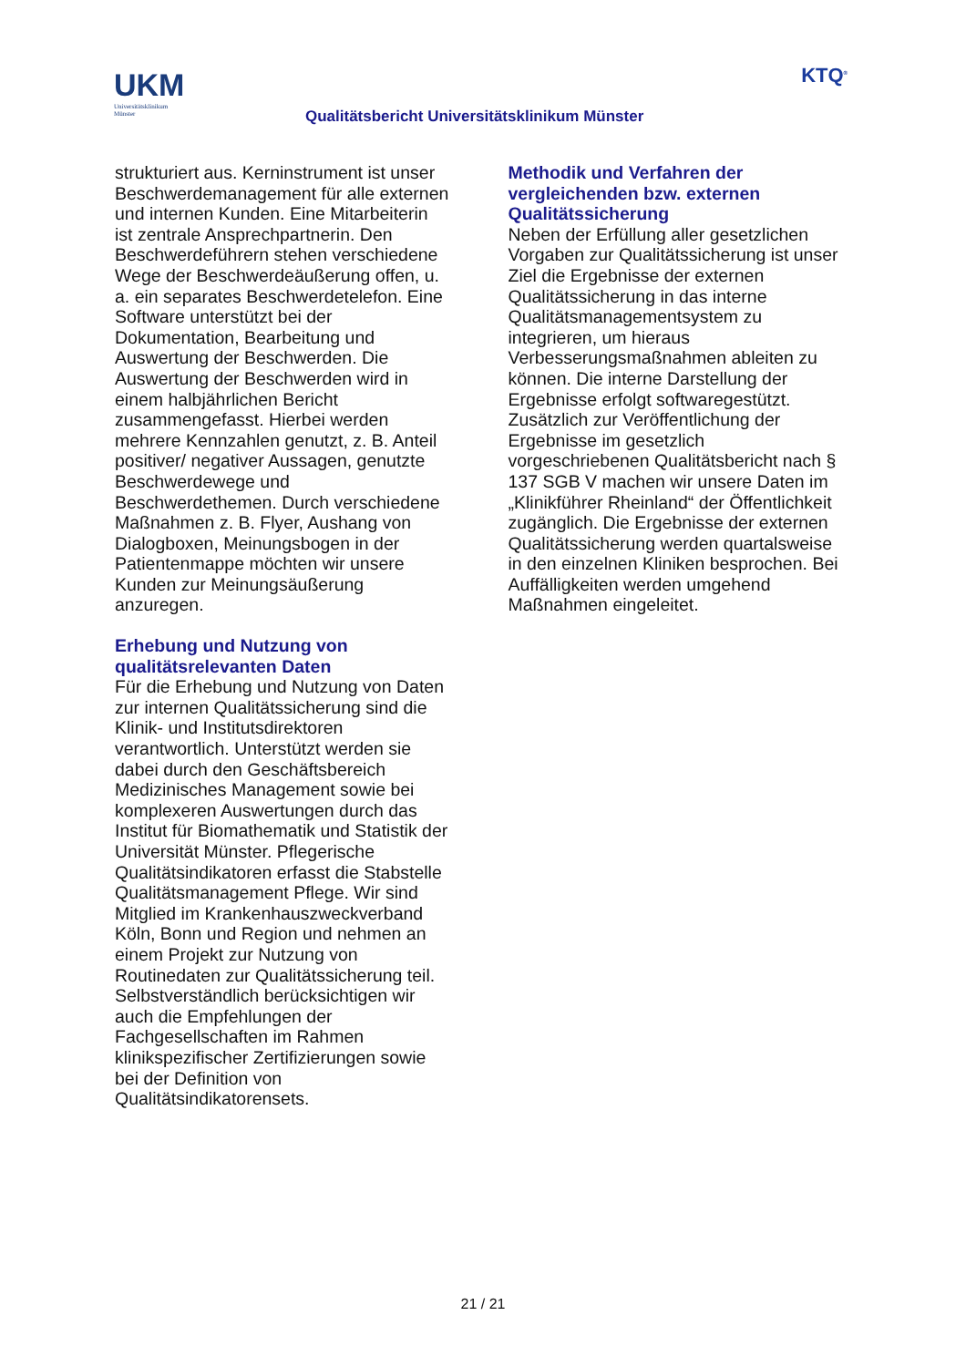UKM
Universitätsklinikum
Münster
Qualitätsbericht Universitätsklinikum Münster
KTQ<sup>®</sup>
strukturiert aus. Kerninstrument ist unser Beschwerdemanagement für alle externen und internen Kunden. Eine Mitarbeiterin ist zentrale Ansprechpartnerin. Den Beschwerdeführern stehen verschiedene Wege der Beschwerdeäußerung offen, u. a. ein separates Beschwerdetelefon. Eine Software unterstützt bei der Dokumentation, Bearbeitung und Auswertung der Beschwerden. Die Auswertung der Beschwerden wird in einem halbjährlichen Bericht zusammengefasst. Hierbei werden mehrere Kennzahlen genutzt, z. B. Anteil positiver/ negativer Aussagen, genutzte Beschwerdewege und Beschwerdethemen. Durch verschiedene Maßnahmen z. B. Flyer, Aushang von Dialogboxen, Meinungsbogen in der Patientenmappe möchten wir unsere Kunden zur Meinungsäußerung anzuregen.
Erhebung und Nutzung von qualitätsrelevanten Daten
Für die Erhebung und Nutzung von Daten zur internen Qualitätssicherung sind die Klinik- und Institutsdirektoren verantwortlich. Unterstützt werden sie dabei durch den Geschäftsbereich Medizinisches Management sowie bei komplexeren Auswertungen durch das Institut für Biomathematik und Statistik der Universität Münster. Pflegerische Qualitätsindikatoren erfasst die Stabstelle Qualitätsmanagement Pflege. Wir sind Mitglied im Krankenhauszweckverband Köln, Bonn und Region und nehmen an einem Projekt zur Nutzung von Routinedaten zur Qualitätssicherung teil. Selbstverständlich berücksichtigen wir auch die Empfehlungen der Fachgesellschaften im Rahmen klinikspezifischer Zertifizierungen sowie bei der Definition von Qualitätsindikatorensets.
Methodik und Verfahren der vergleichenden bzw. externen Qualitätssicherung
Neben der Erfüllung aller gesetzlichen Vorgaben zur Qualitätssicherung ist unser Ziel die Ergebnisse der externen Qualitätssicherung in das interne Qualitätsmanagementsystem zu integrieren, um hieraus Verbesserungsmaßnahmen ableiten zu können. Die interne Darstellung der Ergebnisse erfolgt softwaregestützt. Zusätzlich zur Veröffentlichung der Ergebnisse im gesetzlich vorgeschriebenen Qualitätsbericht nach § 137 SGB V machen wir unsere Daten im „Klinikführer Rheinland“ der Öffentlichkeit zugänglich. Die Ergebnisse der externen Qualitätssicherung werden quartalsweise in den einzelnen Kliniken besprochen. Bei Auffälligkeiten werden umgehend Maßnahmen eingeleitet.
21 / 21